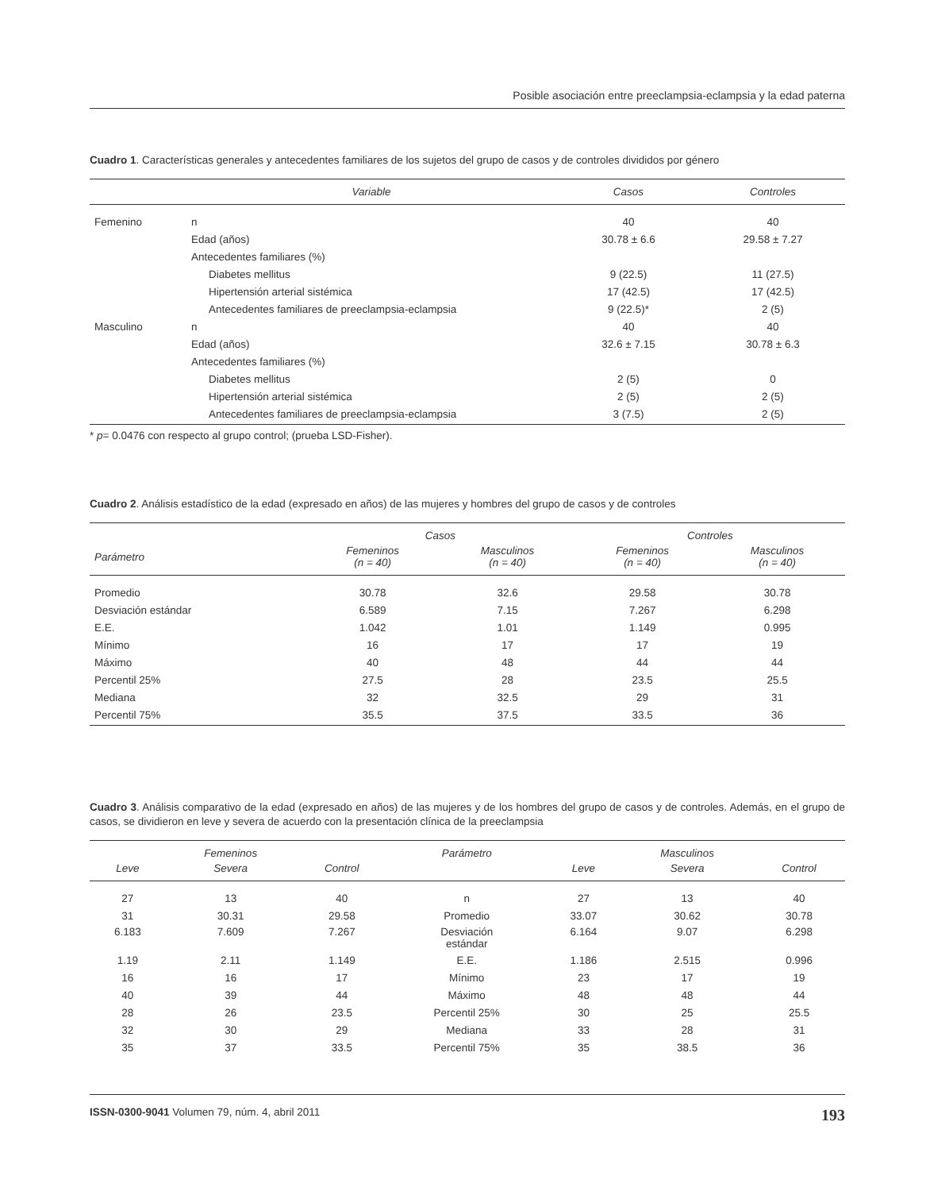Posible asociación entre preeclampsia-eclampsia y la edad paterna
Cuadro 1. Características generales y antecedentes familiares de los sujetos del grupo de casos y de controles divididos por género
| | Variable | Casos | Controles |
| --- | --- | --- | --- |
| Femenino | n | 40 | 40 |
| | Edad (años) | 30.78 ± 6.6 | 29.58 ± 7.27 |
| | Antecedentes familiares (%) | | |
| | Diabetes mellitus | 9 (22.5) | 11 (27.5) |
| | Hipertensión arterial sistémica | 17 (42.5) | 17 (42.5) |
| | Antecedentes familiares de preeclampsia-eclampsia | 9 (22.5)* | 2 (5) |
| Masculino | n | 40 | 40 |
| | Edad (años) | 32.6 ± 7.15 | 30.78 ± 6.3 |
| | Antecedentes familiares (%) | | |
| | Diabetes mellitus | 2 (5) | 0 |
| | Hipertensión arterial sistémica | 2 (5) | 2 (5) |
| | Antecedentes familiares de preeclampsia-eclampsia | 3 (7.5) | 2 (5) |
* p= 0.0476 con respecto al grupo control; (prueba LSD-Fisher).
Cuadro 2. Análisis estadístico de la edad (expresado en años) de las mujeres y hombres del grupo de casos y de controles
| | Casos | | Controles | |
| --- | --- | --- | --- | --- |
| Parámetro | Femeninos (n = 40) | Masculinos (n = 40) | Femeninos (n = 40) | Masculinos (n = 40) |
| Promedio | 30.78 | 32.6 | 29.58 | 30.78 |
| Desviación estándar | 6.589 | 7.15 | 7.267 | 6.298 |
| E.E. | 1.042 | 1.01 | 1.149 | 0.995 |
| Mínimo | 16 | 17 | 17 | 19 |
| Máximo | 40 | 48 | 44 | 44 |
| Percentil 25% | 27.5 | 28 | 23.5 | 25.5 |
| Mediana | 32 | 32.5 | 29 | 31 |
| Percentil 75% | 35.5 | 37.5 | 33.5 | 36 |
Cuadro 3. Análisis comparativo de la edad (expresado en años) de las mujeres y de los hombres del grupo de casos y de controles. Además, en el grupo de casos, se dividieron en leve y severa de acuerdo con la presentación clínica de la preeclampsia
| | Femeninos | | Parámetro | | Masculinos | |
| --- | --- | --- | --- | --- | --- | --- |
| Leve | Severa | Control | | Leve | Severa | Control |
| 27 | 13 | 40 | n | 27 | 13 | 40 |
| 31 | 30.31 | 29.58 | Promedio | 33.07 | 30.62 | 30.78 |
| 6.183 | 7.609 | 7.267 | Desviación estándar | 6.164 | 9.07 | 6.298 |
| 1.19 | 2.11 | 1.149 | E.E. | 1.186 | 2.515 | 0.996 |
| 16 | 16 | 17 | Mínimo | 23 | 17 | 19 |
| 40 | 39 | 44 | Máximo | 48 | 48 | 44 |
| 28 | 26 | 23.5 | Percentil 25% | 30 | 25 | 25.5 |
| 32 | 30 | 29 | Mediana | 33 | 28 | 31 |
| 35 | 37 | 33.5 | Percentil 75% | 35 | 38.5 | 36 |
ISSN-0300-9041 Volumen 79, núm. 4, abril 2011 193